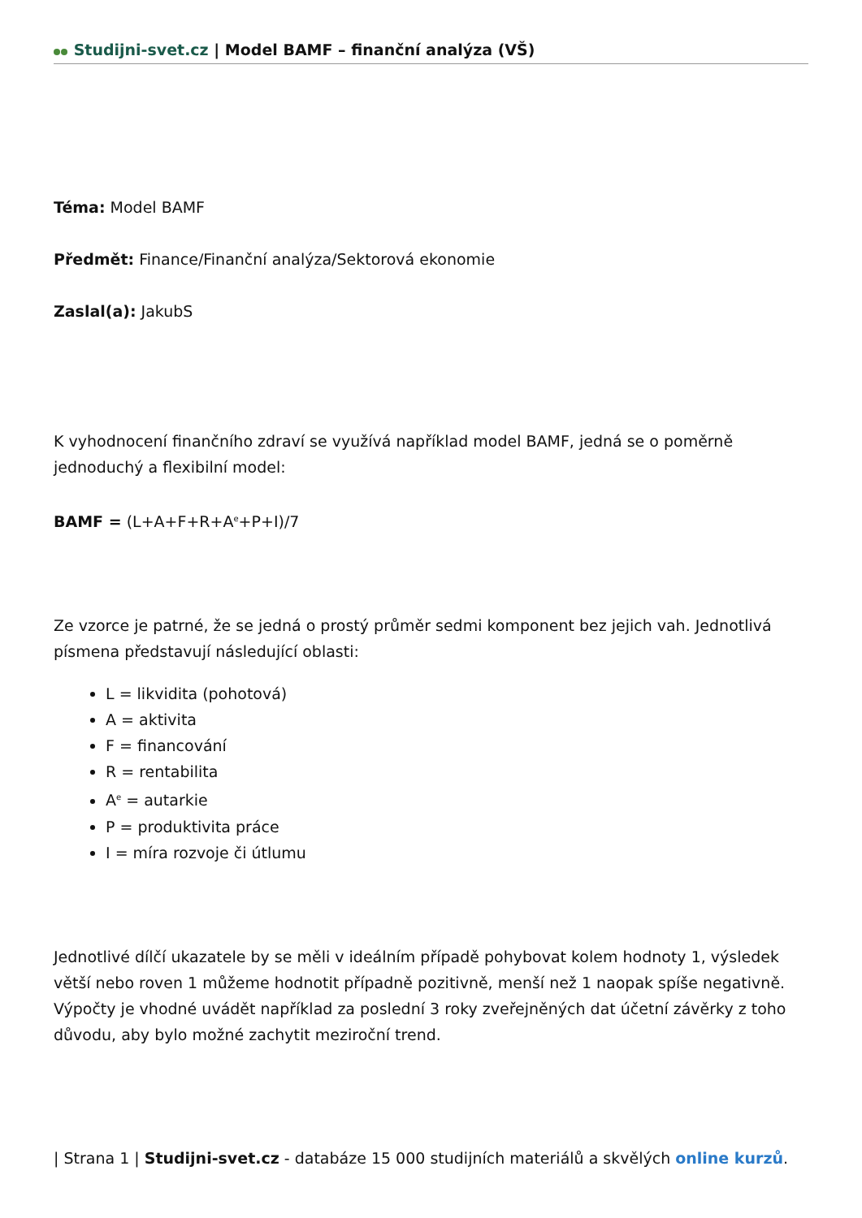Studijni-svet.cz | Model BAMF – finanční analýza (VŠ)
Téma: Model BAMF
Předmět: Finance/Finanční analýza/Sektorová ekonomie
Zaslal(a): JakubS
K vyhodnocení finančního zdraví se využívá například model BAMF, jedná se o poměrně jednoduchý a flexibilní model:
BAMF = (L+A+F+R+A<sup>e</sup>+P+I)/7
Ze vzorce je patrné, že se jedná o prostý průměr sedmi komponent bez jejich vah. Jednotlivá písmena představují následující oblasti:
L = likvidita (pohotová)
A = aktivita
F = financování
R = rentabilita
A<sup>e</sup> = autarkie
P = produktivita práce
I = míra rozvoje či útlumu
Jednotlivé dílčí ukazatele by se měli v ideálním případě pohybovat kolem hodnoty 1, výsledek větší nebo roven 1 můžeme hodnotit případně pozitivně, menší než 1 naopak spíše negativně. Výpočty je vhodné uvádět například za poslední 3 roky zveřejněných dat účetní závěrky z toho důvodu, aby bylo možné zachytit meziroční trend.
| Strana 1 | Studijni-svet.cz - databáze 15 000 studijních materiálů a skvělých online kurzů.